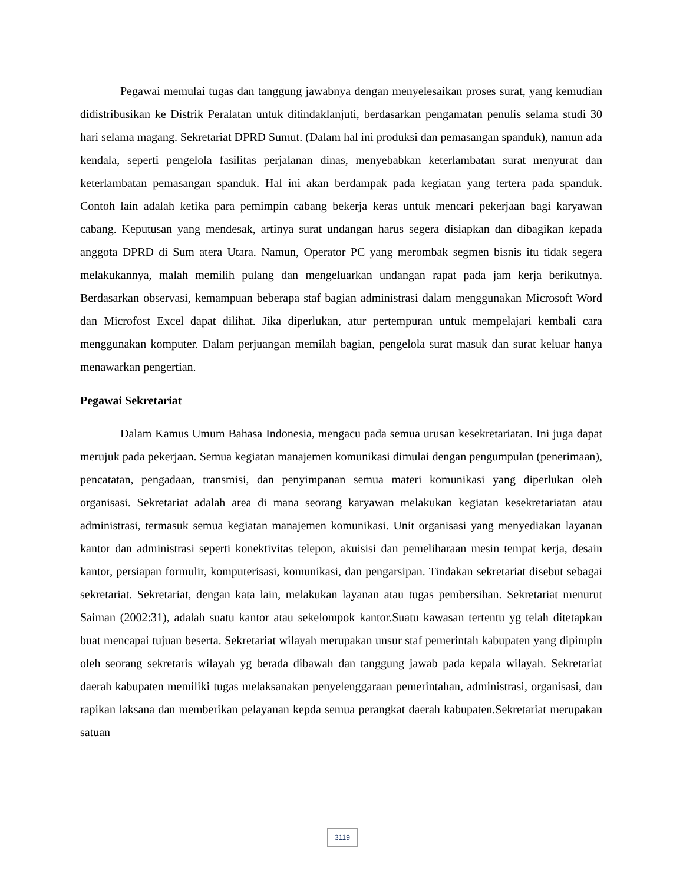Pegawai memulai tugas dan tanggung jawabnya dengan menyelesaikan proses surat, yang kemudian didistribusikan ke Distrik Peralatan untuk ditindaklanjuti, berdasarkan pengamatan penulis selama studi 30 hari selama magang. Sekretariat DPRD Sumut. (Dalam hal ini produksi dan pemasangan spanduk), namun ada kendala, seperti pengelola fasilitas perjalanan dinas, menyebabkan keterlambatan surat menyurat dan keterlambatan pemasangan spanduk. Hal ini akan berdampak pada kegiatan yang tertera pada spanduk. Contoh lain adalah ketika para pemimpin cabang bekerja keras untuk mencari pekerjaan bagi karyawan cabang. Keputusan yang mendesak, artinya surat undangan harus segera disiapkan dan dibagikan kepada anggota DPRD di Sum atera Utara. Namun, Operator PC yang merombak segmen bisnis itu tidak segera melakukannya, malah memilih pulang dan mengeluarkan undangan rapat pada jam kerja berikutnya. Berdasarkan observasi, kemampuan beberapa staf bagian administrasi dalam menggunakan Microsoft Word dan Microfost Excel dapat dilihat. Jika diperlukan, atur pertempuran untuk mempelajari kembali cara menggunakan komputer. Dalam perjuangan memilah bagian, pengelola surat masuk dan surat keluar hanya menawarkan pengertian.
Pegawai Sekretariat
Dalam Kamus Umum Bahasa Indonesia, mengacu pada semua urusan kesekretariatan. Ini juga dapat merujuk pada pekerjaan. Semua kegiatan manajemen komunikasi dimulai dengan pengumpulan (penerimaan), pencatatan, pengadaan, transmisi, dan penyimpanan semua materi komunikasi yang diperlukan oleh organisasi. Sekretariat adalah area di mana seorang karyawan melakukan kegiatan kesekretariatan atau administrasi, termasuk semua kegiatan manajemen komunikasi. Unit organisasi yang menyediakan layanan kantor dan administrasi seperti konektivitas telepon, akuisisi dan pemeliharaan mesin tempat kerja, desain kantor, persiapan formulir, komputerisasi, komunikasi, dan pengarsipan. Tindakan sekretariat disebut sebagai sekretariat. Sekretariat, dengan kata lain, melakukan layanan atau tugas pembersihan. Sekretariat menurut Saiman (2002:31), adalah suatu kantor atau sekelompok kantor.Suatu kawasan tertentu yg telah ditetapkan buat mencapai tujuan beserta. Sekretariat wilayah merupakan unsur staf pemerintah kabupaten yang dipimpin oleh seorang sekretaris wilayah yg berada dibawah dan tanggung jawab pada kepala wilayah. Sekretariat daerah kabupaten memiliki tugas melaksanakan penyelenggaraan pemerintahan, administrasi, organisasi, dan rapikan laksana dan memberikan pelayanan kepda semua perangkat daerah kabupaten.Sekretariat merupakan satuan
3119